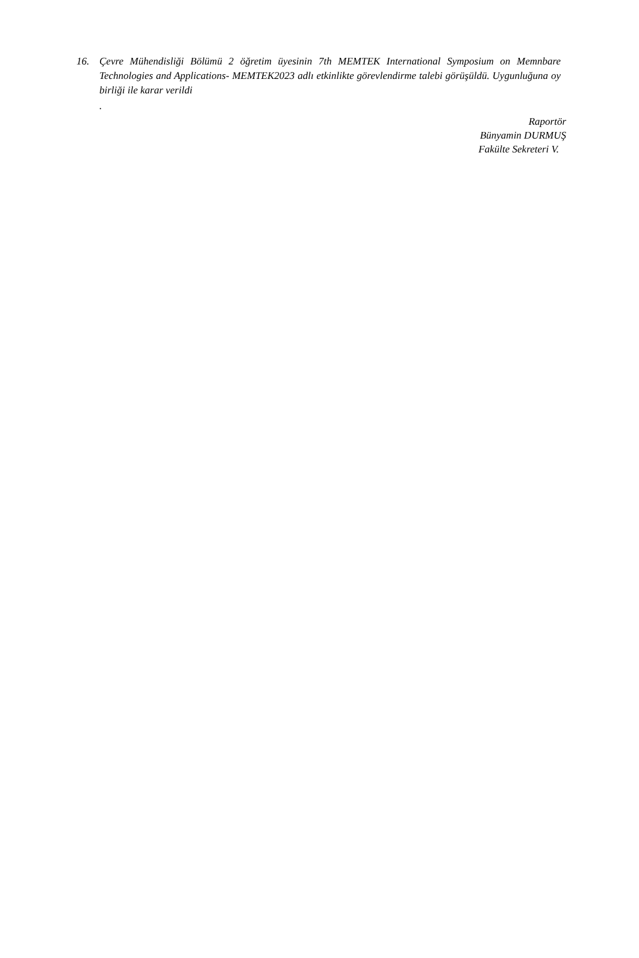16. Çevre Mühendisliği Bölümü 2 öğretim üyesinin 7th MEMTEK International Symposium on Memnbare Technologies and Applications- MEMTEK2023 adlı etkinlikte görevlendirme talebi görüşüldü. Uygunluğuna oy birliği ile karar verildi
.
Raportör
Bünyamin DURMUŞ
Fakülte Sekreteri V.